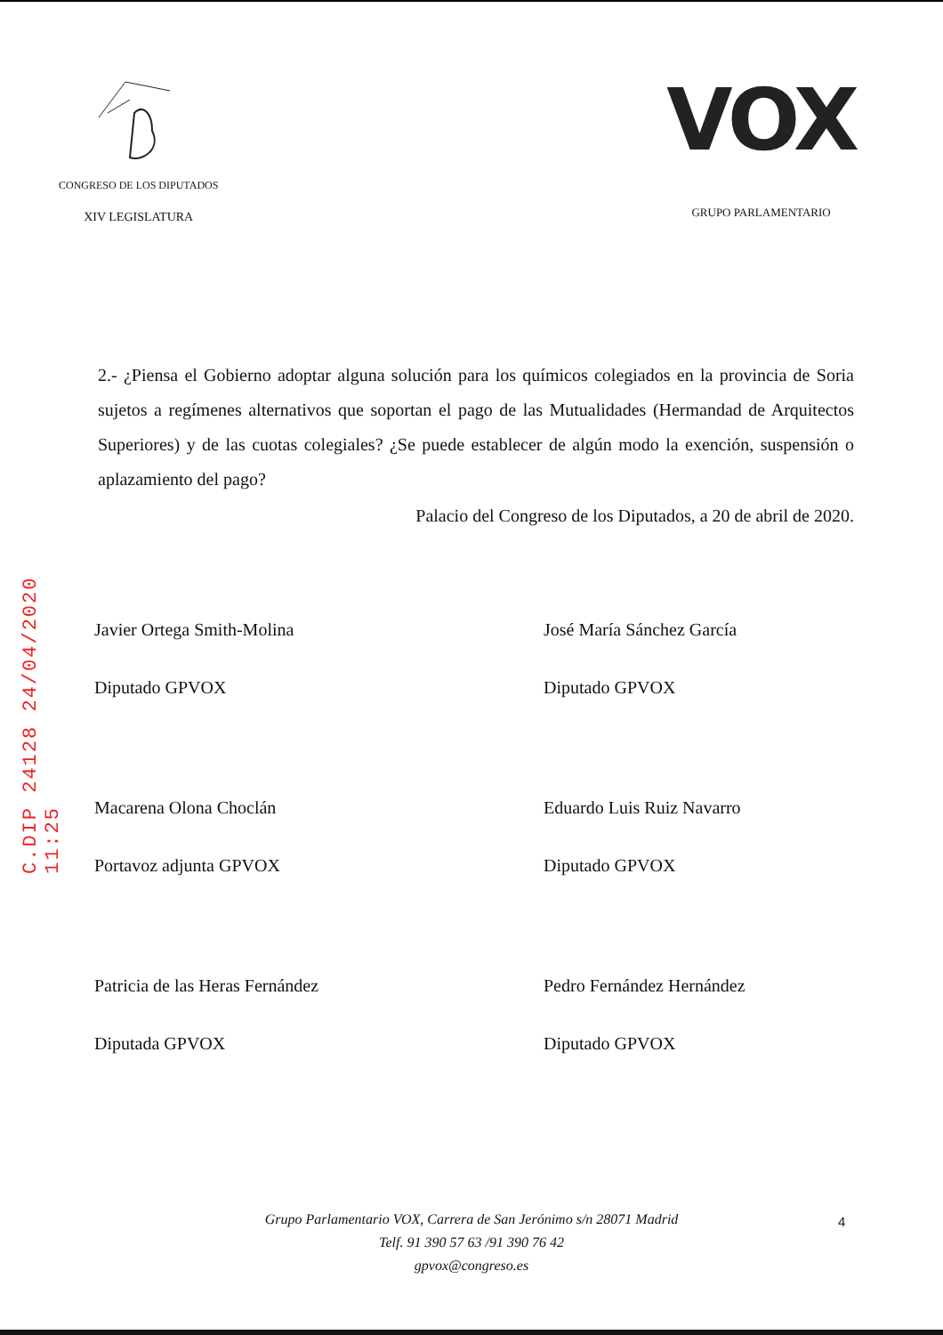C.DIP 24128 24/04/2020 11:25
CONGRESO DE LOS DIPUTADOS
XIV LEGISLATURA
VOX
GRUPO PARLAMENTARIO
2.- ¿Piensa el Gobierno adoptar alguna solución para los químicos colegiados en la provincia de Soria sujetos a regímenes alternativos que soportan el pago de las Mutualidades (Hermandad de Arquitectos Superiores) y de las cuotas colegiales? ¿Se puede establecer de algún modo la exención, suspensión o aplazamiento del pago?
Palacio del Congreso de los Diputados, a 20 de abril de 2020.
Javier Ortega Smith-Molina
Diputado GPVOX
José María Sánchez García
Diputado GPVOX
Macarena Olona Choclán
Portavoz adjunta GPVOX
Eduardo Luis Ruiz Navarro
Diputado GPVOX
Patricia de las Heras Fernández
Diputada GPVOX
Pedro Fernández Hernández
Diputado GPVOX
Grupo Parlamentario VOX, Carrera de San Jerónimo s/n 28071 Madrid
Telf. 91 390 57 63 /91 390 76 42
gpvox@congreso.es
4